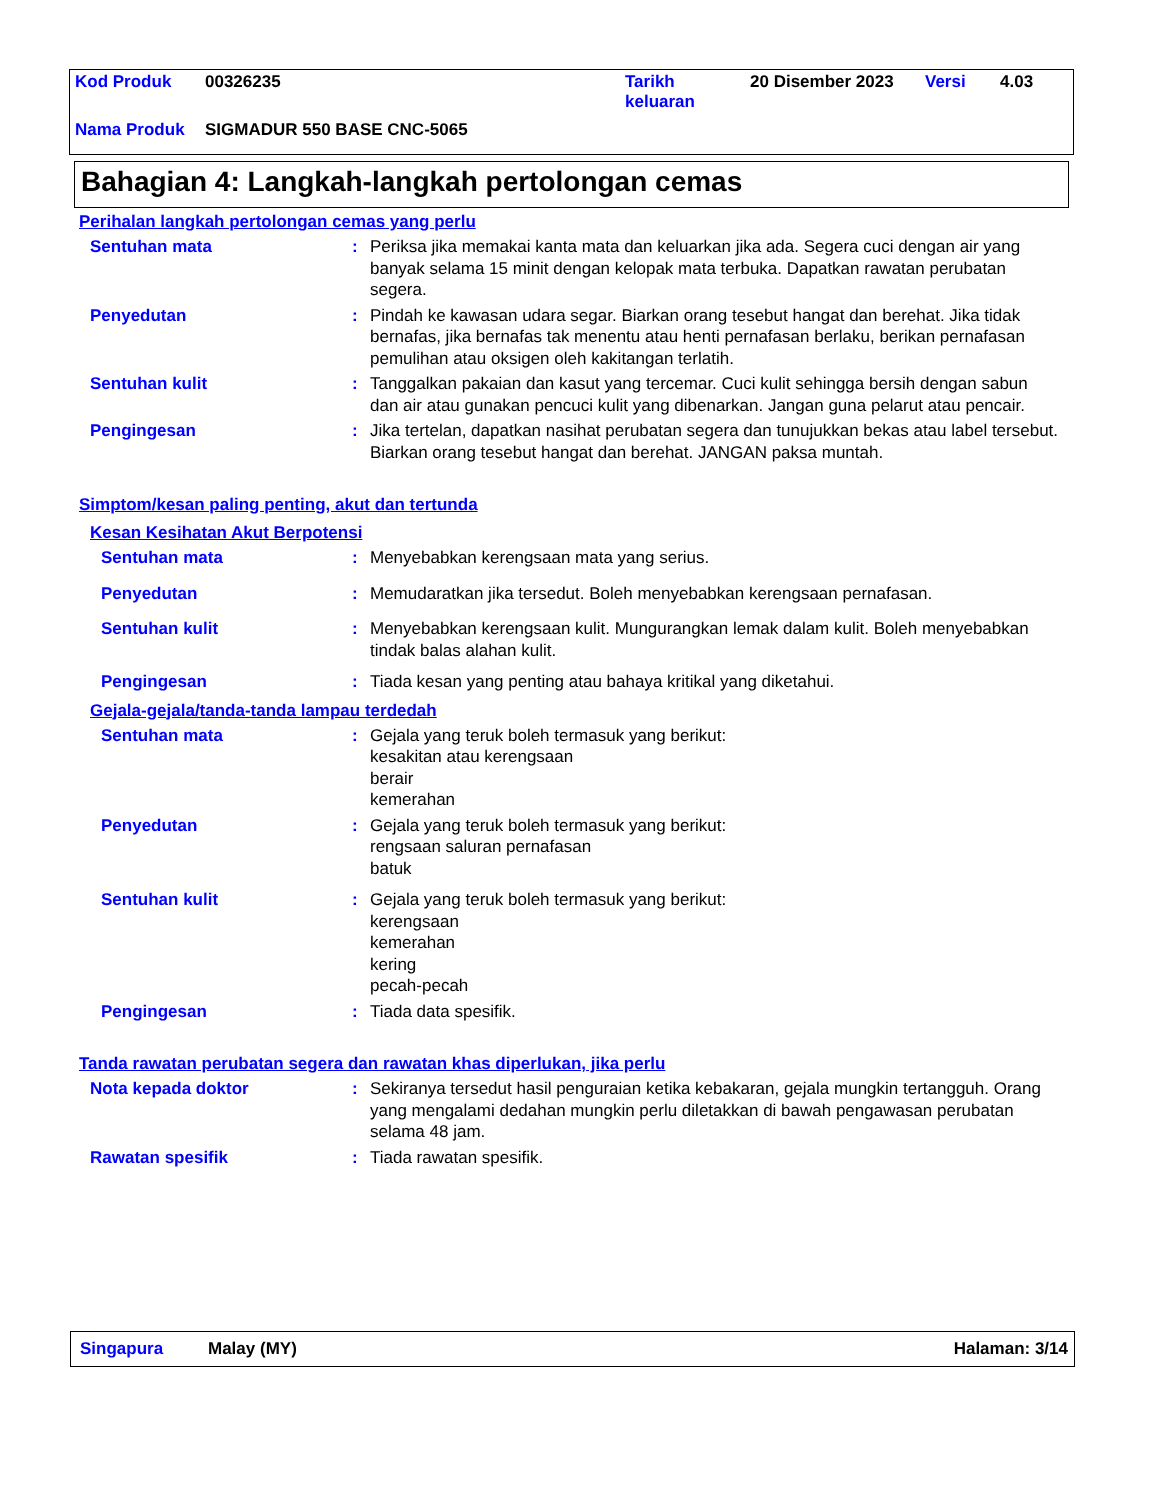| Kod Produk | 00326235 | Tarikh keluaran | 20 Disember 2023 | Versi | 4.03 |
| Nama Produk | SIGMADUR 550 BASE CNC-5065 | | | | |
Bahagian 4: Langkah-langkah pertolongan cemas
Perihalan langkah pertolongan cemas yang perlu
Sentuhan mata : Periksa jika memakai kanta mata dan keluarkan jika ada. Segera cuci dengan air yang banyak selama 15 minit dengan kelopak mata terbuka. Dapatkan rawatan perubatan segera.
Penyedutan : Pindah ke kawasan udara segar. Biarkan orang tesebut hangat dan berehat. Jika tidak bernafas, jika bernafas tak menentu atau henti pernafasan berlaku, berikan pernafasan pemulihan atau oksigen oleh kakitangan terlatih.
Sentuhan kulit : Tanggalkan pakaian dan kasut yang tercemar. Cuci kulit sehingga bersih dengan sabun dan air atau gunakan pencuci kulit yang dibenarkan. Jangan guna pelarut atau pencair.
Pengingesan : Jika tertelan, dapatkan nasihat perubatan segera dan tunujukkan bekas atau label tersebut. Biarkan orang tesebut hangat dan berehat. JANGAN paksa muntah.
Simptom/kesan paling penting, akut dan tertunda
Kesan Kesihatan Akut Berpotensi
Sentuhan mata : Menyebabkan kerengsaan mata yang serius.
Penyedutan : Memudaratkan jika tersedut. Boleh menyebabkan kerengsaan pernafasan.
Sentuhan kulit : Menyebabkan kerengsaan kulit. Mungurangkan lemak dalam kulit. Boleh menyebabkan tindak balas alahan kulit.
Pengingesan : Tiada kesan yang penting atau bahaya kritikal yang diketahui.
Gejala-gejala/tanda-tanda lampau terdedah
Sentuhan mata : Gejala yang teruk boleh termasuk yang berikut:
kesakitan atau kerengsaan
berair
kemerahan
Penyedutan : Gejala yang teruk boleh termasuk yang berikut:
rengsaan saluran pernafasan
batuk
Sentuhan kulit : Gejala yang teruk boleh termasuk yang berikut:
kerengsaan
kemerahan
kering
pecah-pecah
Pengingesan : Tiada data spesifik.
Tanda rawatan perubatan segera dan rawatan khas diperlukan, jika perlu
Nota kepada doktor : Sekiranya tersedut hasil penguraian ketika kebakaran, gejala mungkin tertangguh. Orang yang mengalami dedahan mungkin perlu diletakkan di bawah pengawasan perubatan selama 48 jam.
Rawatan spesifik : Tiada rawatan spesifik.
Singapura Malay (MY) Halaman: 3/14